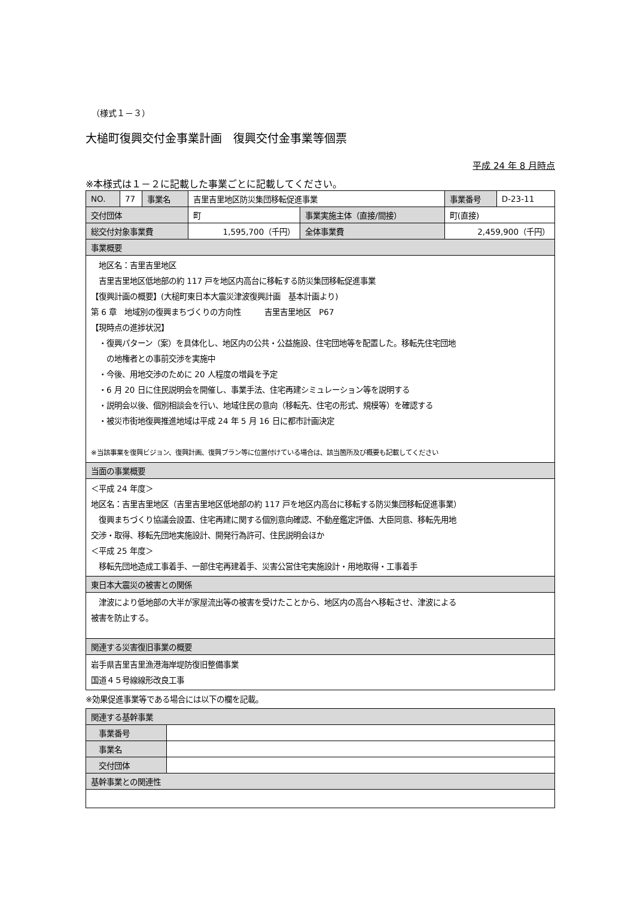（様式１－３）
大槌町復興交付金事業計画　復興交付金事業等個票
平成 24 年 8 月時点
※本様式は１－２に記載した事業ごとに記載してください。
| NO. | 77 | 事業名 | 吉里吉里地区防災集団移転促進事業 | | 事業番号 | D-23-11 |
| 交付団体 | | | 町 | 事業実施主体（直接/間接） | 町(直接) | |
| 総交付対象事業費 | | | 1,595,700（千円） | 全体事業費 | 2,459,900（千円） | |
| 事業概要 | | | | | | |
| 地区名：吉里吉里地区 吉里吉里地区低地部の約 117 戸を地区内高台に移転する防災集団移転促進事業 【復興計画の概要】(大槌町東日本大震災津波復興計画 基本計画より) 第 6 章 地域別の復興まちづくりの方向性 吉里吉里地区 P67 【現時点の進捗状況】 ・復興パターン（案）を具体化し、地区内の公共・公益施設、住宅団地等を配置した。移転先住宅団地 の地権者との事前交渉を実施中 ・今後、用地交渉のために 20 人程度の増員を予定 ・6 月 20 日に住民説明会を開催し、事業手法、住宅再建シミュレーション等を説明する ・説明会以後、個別相談会を行い、地域住民の意向（移転先、住宅の形式、規模等）を確認する ・被災市街地復興推進地域は平成 24 年 5 月 16 日に都市計画決定 ※当該事業を復興ビジョン、復興計画、復興プラン等に位置付けている場合は、該当箇所及び概要も記載してください | | | | | | |
| 当面の事業概要 | | | | | | |
| ＜平成 24 年度＞ 地区名：吉里吉里地区（吉里吉里地区低地部の約 117 戸を地区内高台に移転する防災集団移転促進事業） 復興まちづくり協議会設置、住宅再建に関する個別意向確認、不動産鑑定評価、大臣同意、移転先用地 交渉・取得、移転先団地実施設計、開発行為許可、住民説明会ほか ＜平成 25 年度＞ 移転先団地造成工事着手、一部住宅再建着手、災害公営住宅実施設計・用地取得・工事着手 | | | | | | |
| 東日本大震災の被害との関係 | | | | | | |
| 津波により低地部の大半が家屋流出等の被害を受けたことから、地区内の高台へ移転させ、津波による 被害を防止する。 | | | | | | |
| 関連する災害復旧事業の概要 | | | | | | |
| 岩手県吉里吉里漁港海岸堤防復旧整備事業 国道４５号線線形改良工事 | | | | | | |
※効果促進事業等である場合には以下の欄を記載。
| 関連する基幹事業 | |
| 事業番号 | |
| 事業名 | |
| 交付団体 | |
| 基幹事業との関連性 | |